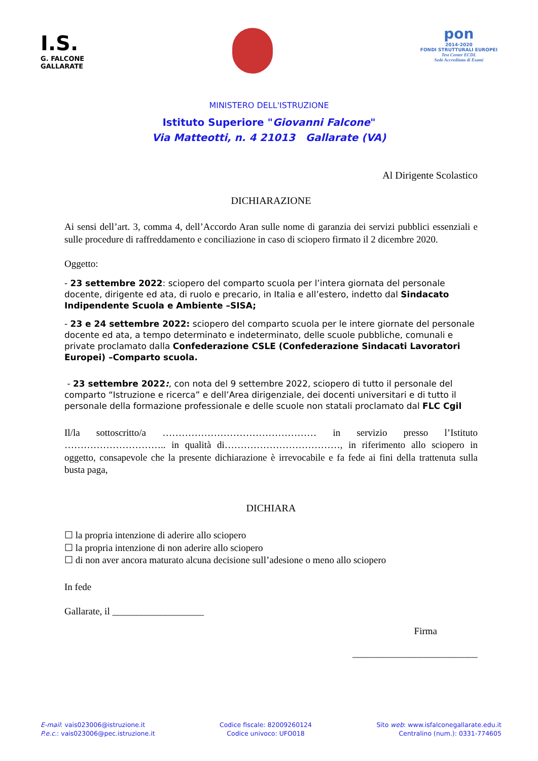I.S.
G. FALCONE
GALLARATE
pon
2014-2020
FONDI STRUTTURALI EUROPEI
Test Center ECDL
Sede Accreditata di Esami
MINISTERO DELL'ISTRUZIONE
Istituto Superiore "Giovanni Falcone"
Via Matteotti, n. 4 21013 Gallarate (VA)
Al Dirigente Scolastico
DICHIARAZIONE
Ai sensi dell’art. 3, comma 4, dell’Accordo Aran sulle nome di garanzia dei servizi pubblici essenziali e sulle procedure di raffreddamento e conciliazione in caso di sciopero firmato il 2 dicembre 2020.
Oggetto:
- 23 settembre 2022: sciopero del comparto scuola per l’intera giornata del personale docente, dirigente ed ata, di ruolo e precario, in Italia e all’estero, indetto dal Sindacato Indipendente Scuola e Ambiente –SISA;
- 23 e 24 settembre 2022: sciopero del comparto scuola per le intere giornate del personale docente ed ata, a tempo determinato e indeterminato, delle scuole pubbliche, comunali e private proclamato dalla Confederazione CSLE (Confederazione Sindacati Lavoratori Europei) –Comparto scuola.
- 23 settembre 2022:, con nota del 9 settembre 2022, sciopero di tutto il personale del comparto “Istruzione e ricerca” e dell’Area dirigenziale, dei docenti universitari e di tutto il personale della formazione professionale e delle scuole non statali proclamato dal FLC Cgil
Il/la sottoscritto/a ………………………………………… in servizio presso l’Istituto ………………………….. in qualità di………………………………, in riferimento allo sciopero in oggetto, consapevole che la presente dichiarazione è irrevocabile e fa fede ai fini della trattenuta sulla busta paga,
DICHIARA
☐ la propria intenzione di aderire allo sciopero
☐ la propria intenzione di non aderire allo sciopero
☐ di non aver ancora maturato alcuna decisione sull’adesione o meno allo sciopero
In fede
Gallarate, il ___________________
Firma
__________________________
E-mail: vais023006@istruzione.it
P.e.c.: vais023006@pec.istruzione.it
Codice fiscale: 82009260124
Codice univoco: UFO018
Sito web: www.isfalconegallarate.edu.it
Centralino (num.): 0331-774605